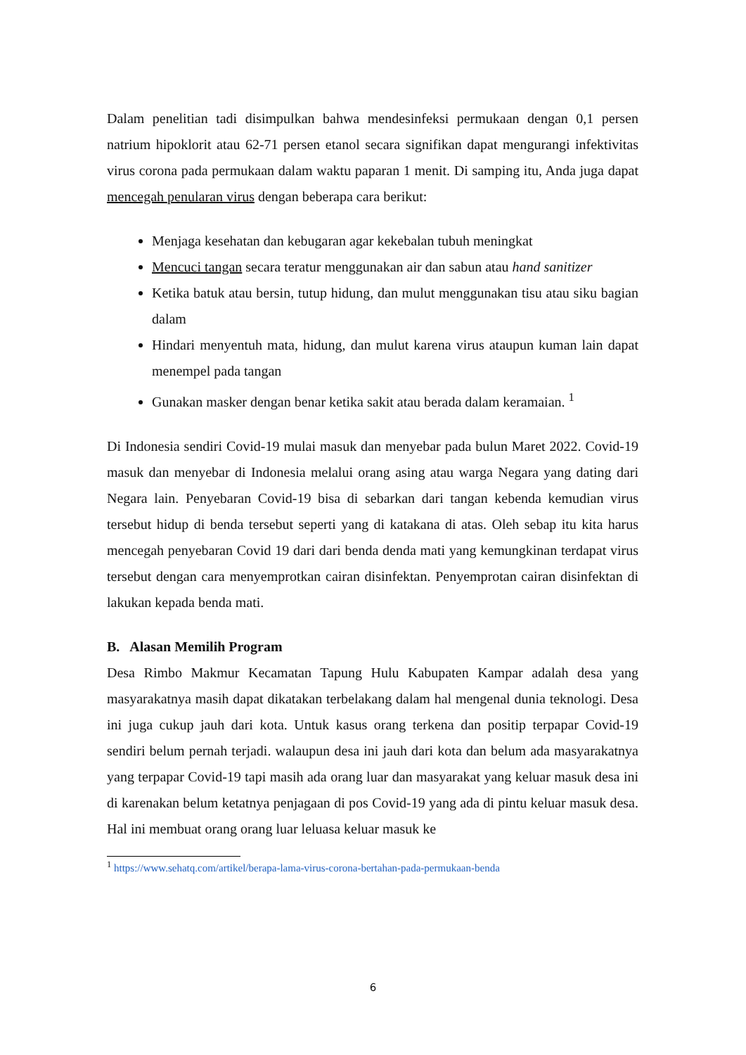Dalam penelitian tadi disimpulkan bahwa mendesinfeksi permukaan dengan 0,1 persen natrium hipoklorit atau 62-71 persen etanol secara signifikan dapat mengurangi infektivitas virus corona pada permukaan dalam waktu paparan 1 menit. Di samping itu, Anda juga dapat mencegah penularan virus dengan beberapa cara berikut:
Menjaga kesehatan dan kebugaran agar kekebalan tubuh meningkat
Mencuci tangan secara teratur menggunakan air dan sabun atau hand sanitizer
Ketika batuk atau bersin, tutup hidung, dan mulut menggunakan tisu atau siku bagian dalam
Hindari menyentuh mata, hidung, dan mulut karena virus ataupun kuman lain dapat menempel pada tangan
Gunakan masker dengan benar ketika sakit atau berada dalam keramaian. <sup>1</sup>
Di Indonesia sendiri Covid-19 mulai masuk dan menyebar pada bulun Maret 2022. Covid-19 masuk dan menyebar di Indonesia melalui orang asing atau warga Negara yang dating dari Negara lain. Penyebaran Covid-19 bisa di sebarkan dari tangan kebenda kemudian virus tersebut hidup di benda tersebut seperti yang di katakana di atas. Oleh sebap itu kita harus mencegah penyebaran Covid 19 dari dari benda denda mati yang kemungkinan terdapat virus tersebut dengan cara menyemprotkan cairan disinfektan. Penyemprotan cairan disinfektan di lakukan kepada benda mati.
B. Alasan Memilih Program
Desa Rimbo Makmur Kecamatan Tapung Hulu Kabupaten Kampar adalah desa yang masyarakatnya masih dapat dikatakan terbelakang dalam hal mengenal dunia teknologi. Desa ini juga cukup jauh dari kota. Untuk kasus orang terkena dan positip terpapar Covid-19 sendiri belum pernah terjadi. walaupun desa ini jauh dari kota dan belum ada masyarakatnya yang terpapar Covid-19 tapi masih ada orang luar dan masyarakat yang keluar masuk desa ini di karenakan belum ketatnya penjagaan di pos Covid-19 yang ada di pintu keluar masuk desa. Hal ini membuat orang orang luar leluasa keluar masuk ke
<sup>1</sup> https://www.sehatq.com/artikel/berapa-lama-virus-corona-bertahan-pada-permukaan-benda
6